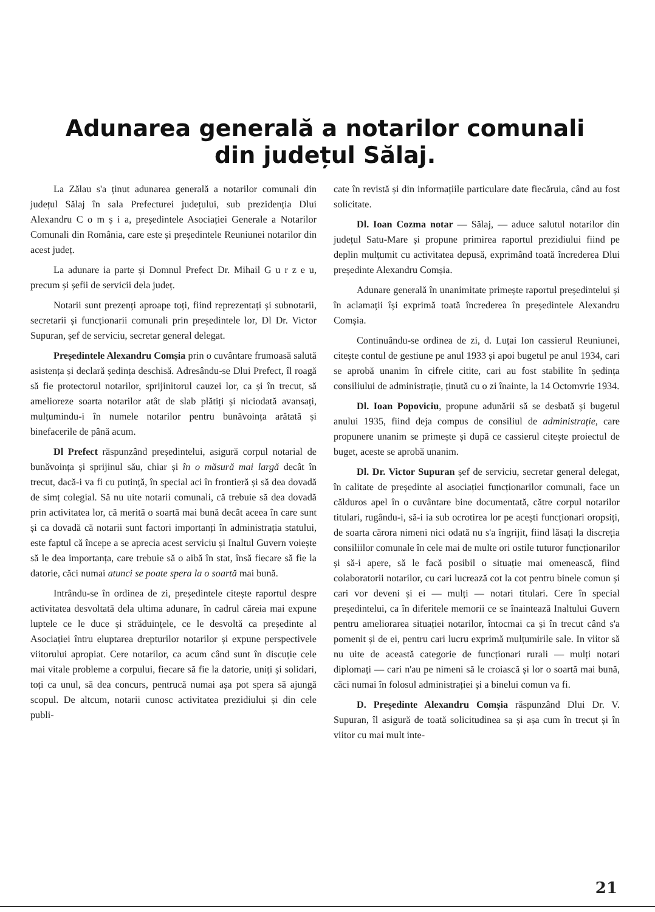Adunarea generală a notarilor comunali
din județul Sălaj.
La Zălau s'a ținut adunarea generală a notarilor comunali din județul Sălaj în sala Prefecturei județului, sub prezidenția Dlui Alexandru C o m ș i a, președintele Asociației Generale a Notarilor Comunali din România, care este și președintele Reuniunei notarilor din acest județ.
La adunare ia parte și Domnul Prefect Dr. Mihail G u r z e u, precum și șefii de servicii dela județ.
Notarii sunt prezenți aproape toți, fiind reprezentați și subnotarii, secretarii și funcționarii comunali prin președintele lor, Dl Dr. Victor Supuran, șef de serviciu, secretar general delegat.
Președintele Alexandru Comșia prin o cuvântare frumoasă salută asistența și declară ședința deschisă. Adresându-se Dlui Prefect, îl roagă să fie protectorul notarilor, sprijinitorul cauzei lor, ca și în trecut, să amelioreze soarta notarilor atât de slab plătiți și niciodată avansați, mulțumindu-i în numele notarilor pentru bunăvoința arătată și binefacerile de până acum.
Dl Prefect răspunzând președintelui, asigură corpul notarial de bunăvoința și sprijinul său, chiar și în o măsură mai largă decât în trecut, dacă-i va fi cu putință, în special aci în frontieră și să dea dovadă de simț colegial. Să nu uite notarii comunali, că trebuie să dea dovadă prin activitatea lor, că merită o soartă mai bună decât aceea în care sunt și ca dovadă că notarii sunt factori importanți în administrația statului, este faptul că începe a se aprecia acest serviciu și Inaltul Guvern voiește să le dea importanța, care trebuie să o aibă în stat, însă fiecare să fie la datorie, căci numai atunci se poate spera la o soartă mai bună.
Intrându-se în ordinea de zi, președintele citește raportul despre activitatea desvoltată dela ultima adunare, în cadrul căreia mai expune luptele ce le duce și străduințele, ce le desvoltă ca președinte al Asociației întru eluptarea drepturilor notarilor și expune perspectivele viitorului apropiat. Cere notarilor, ca acum când sunt în discuție cele mai vitale probleme a corpului, fiecare să fie la datorie, uniți și solidari, toți ca unul, să dea concurs, pentrucă numai așa pot spera să ajungă scopul. De altcum, notarii cunosc activitatea prezidiului și din cele publi-
cate în revistă și din informațiile particulare date fiecăruia, când au fost solicitate.
Dl. Ioan Cozma notar — Sălaj, — aduce salutul notarilor din județul Satu-Mare și propune primirea raportul prezidiului fiind pe deplin mulțumit cu activitatea depusă, exprimând toată încrederea Dlui președinte Alexandru Comșia.
Adunare generală în unanimitate primește raportul președintelui și în aclamații își exprimă toată încrederea în președintele Alexandru Comșia.
Continuându-se ordinea de zi, d. Luțai Ion cassierul Reuniunei, citește contul de gestiune pe anul 1933 și apoi bugetul pe anul 1934, cari se aprobă unanim în cifrele citite, cari au fost stabilite în ședința consiliului de administrație, ținută cu o zi înainte, la 14 Octomvrie 1934.
Dl. Ioan Popoviciu, propune adunării să se desbată și bugetul anului 1935, fiind deja compus de consiliul de administrație, care propunere unanim se primește și după ce cassierul citește proiectul de buget, aceste se aprobă unanim.
Dl. Dr. Victor Supuran șef de serviciu, secretar general delegat, în calitate de președinte al asociației funcționarilor comunali, face un călduros apel în o cuvântare bine documentată, către corpul notarilor titulari, rugându-i, să-i ia sub ocrotirea lor pe acești funcționari oropsiți, de soarta cărora nimeni nici odată nu s'a îngrijit, fiind lăsați la discreția consiliilor comunale în cele mai de multe ori ostile tuturor funcționarilor și să-i apere, să le facă posibil o situație mai omenească, fiind colaboratorii notarilor, cu cari lucrează cot la cot pentru binele comun și cari vor deveni și ei — mulți — notari titulari. Cere în special președintelui, ca în diferitele memorii ce se înaintează Inaltului Guvern pentru ameliorarea situației notarilor, întocmai ca și în trecut când s'a pomenit și de ei, pentru cari lucru exprimă mulțumirile sale. In viitor să nu uite de această categorie de funcționari rurali — mulți notari diplomați — cari n'au pe nimeni să le croiască și lor o soartă mai bună, căci numai în folosul administrației și a binelui comun va fi.
D. Președinte Alexandru Comșia răspunzând Dlui Dr. V. Supuran, îl asigură de toată solicitudinea sa și așa cum în trecut și în viitor cu mai mult inte-
21